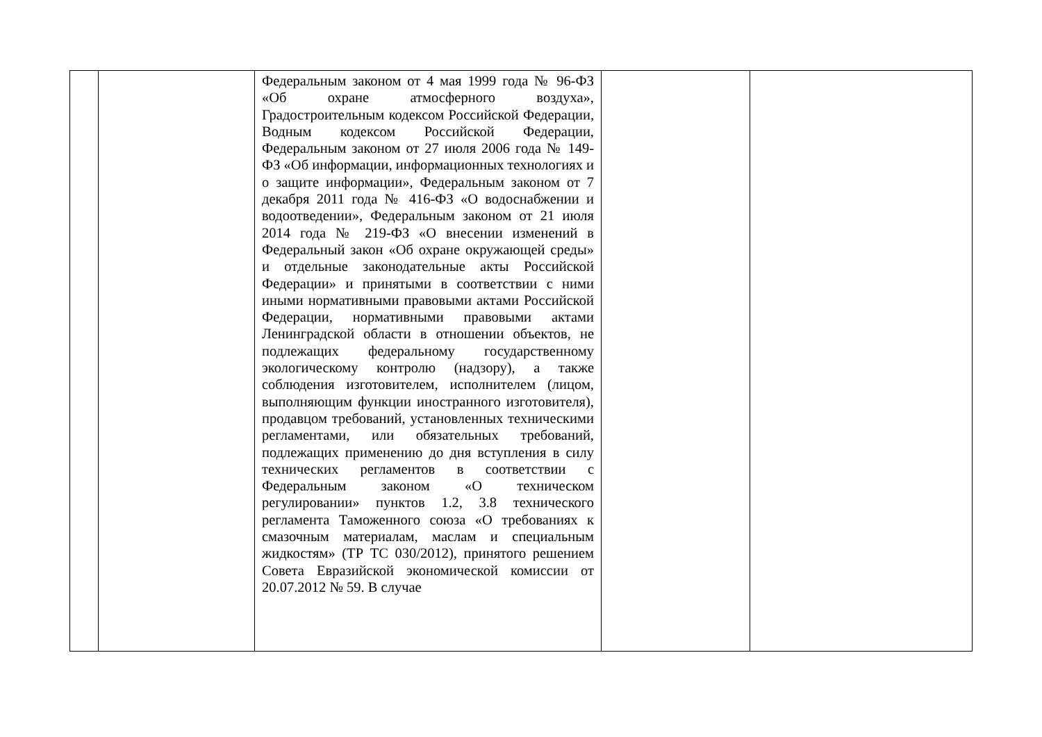| | | Федеральным законом от 4 мая 1999 года № 96-ФЗ «Об охране атмосферного воздуха», Градостроительным кодексом Российской Федерации, Водным кодексом Российской Федерации, Федеральным законом от 27 июля 2006 года № 149-ФЗ «Об информации, информационных технологиях и о защите информации», Федеральным законом от 7 декабря 2011 года № 416-ФЗ «О водоснабжении и водоотведении», Федеральным законом от 21 июля 2014 года № 219-ФЗ «О внесении изменений в Федеральный закон «Об охране окружающей среды» и отдельные законодательные акты Российской Федерации» и принятыми в соответствии с ними иными нормативными правовыми актами Российской Федерации, нормативными правовыми актами Ленинградской области в отношении объектов, не подлежащих федеральному государственному экологическому контролю (надзору), а также соблюдения изготовителем, исполнителем (лицом, выполняющим функции иностранного изготовителя), продавцом требований, установленных техническими регламентами, или обязательных требований, подлежащих применению до дня вступления в силу технических регламентов в соответствии с Федеральным законом «О техническом регулировании» пунктов 1.2, 3.8 технического регламента Таможенного союза «О требованиях к смазочным материалам, маслам и специальным жидкостям» (ТР ТС 030/2012), принятого решением Совета Евразийской экономической комиссии от 20.07.2012 № 59. В случае | | |